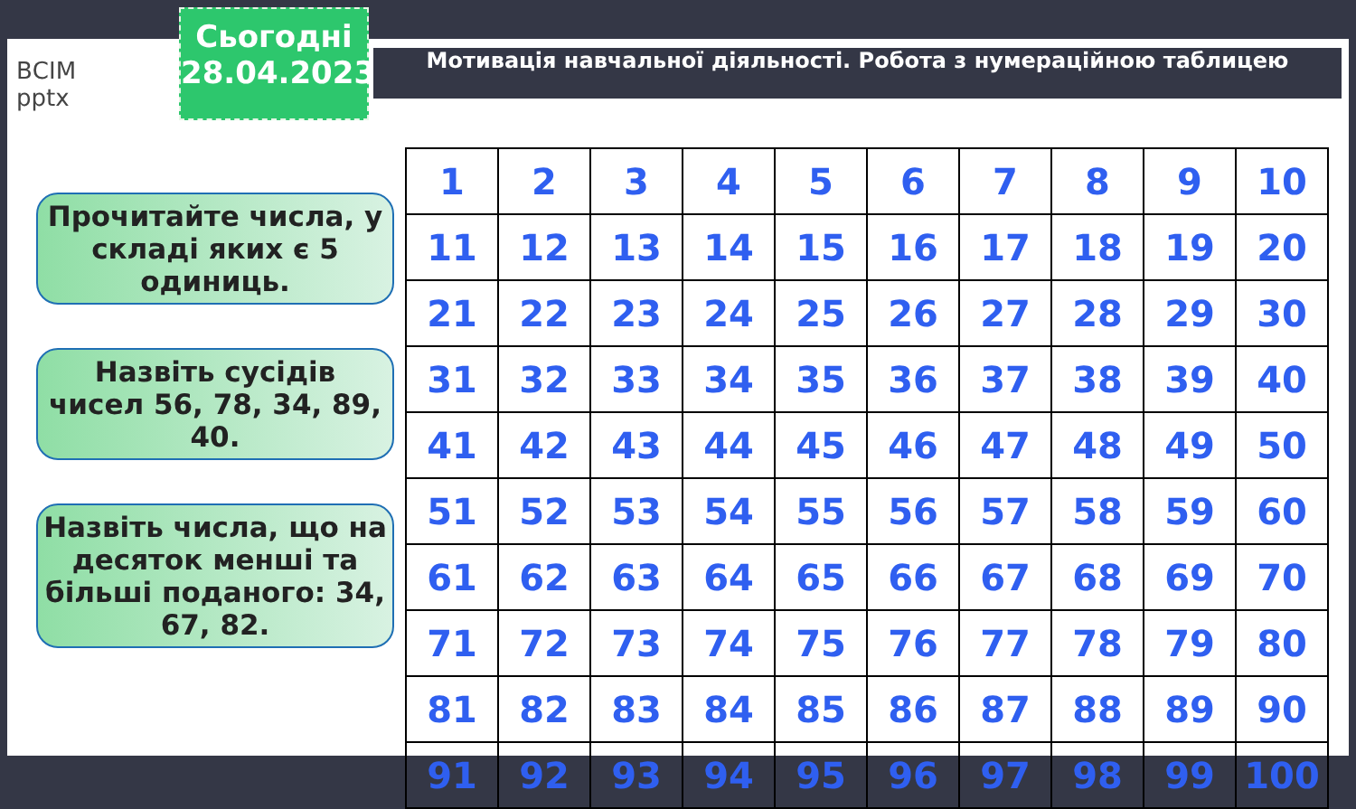ВСІМ
pptx
Сьогодні
28.04.2023
Мотивація навчальної діяльності. Робота з нумераційною таблицею
Прочитайте числа, у складі яких є 5 одиниць.
Назвіть сусідів чисел 56, 78, 34, 89, 40.
Назвіть числа, що на десяток менші та більші поданого: 34, 67, 82.
| 1 | 2 | 3 | 4 | 5 | 6 | 7 | 8 | 9 | 10 |
| 11 | 12 | 13 | 14 | 15 | 16 | 17 | 18 | 19 | 20 |
| 21 | 22 | 23 | 24 | 25 | 26 | 27 | 28 | 29 | 30 |
| 31 | 32 | 33 | 34 | 35 | 36 | 37 | 38 | 39 | 40 |
| 41 | 42 | 43 | 44 | 45 | 46 | 47 | 48 | 49 | 50 |
| 51 | 52 | 53 | 54 | 55 | 56 | 57 | 58 | 59 | 60 |
| 61 | 62 | 63 | 64 | 65 | 66 | 67 | 68 | 69 | 70 |
| 71 | 72 | 73 | 74 | 75 | 76 | 77 | 78 | 79 | 80 |
| 81 | 82 | 83 | 84 | 85 | 86 | 87 | 88 | 89 | 90 |
| 91 | 92 | 93 | 94 | 95 | 96 | 97 | 98 | 99 | 100 |